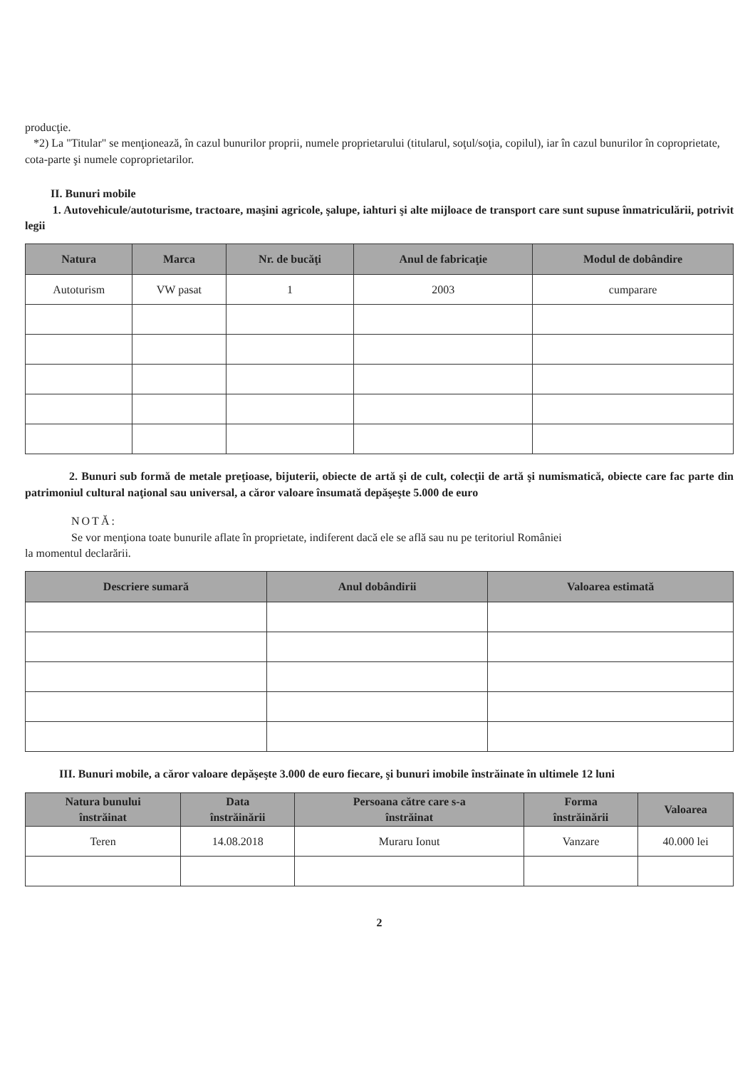producţie.
*2) La "Titular" se menţionează, în cazul bunurilor proprii, numele proprietarului (titularul, soţul/soţia, copilul), iar în cazul bunurilor în coproprietate, cota-parte şi numele coproprietarilor.
II. Bunuri mobile
1. Autovehicule/autoturisme, tractoare, maşini agricole, şalupe, iahturi şi alte mijloace de transport care sunt supuse înmatriculării, potrivit legii
| Natura | Marca | Nr. de bucăţi | Anul de fabricaţie | Modul de dobândire |
| --- | --- | --- | --- | --- |
| Autoturism | VW pasat | 1 | 2003 | cumparare |
2. Bunuri sub formă de metale preţioase, bijuterii, obiecte de artă şi de cult, colecţii de artă şi numismatică, obiecte care fac parte din patrimoniul cultural naţional sau universal, a căror valoare însumată depăşeşte 5.000 de euro
NOTĂ:
Se vor menţiona toate bunurile aflate în proprietate, indiferent dacă ele se află sau nu pe teritoriul României
la momentul declarării.
| Descriere sumară | Anul dobândirii | Valoarea estimată |
| --- | --- | --- |
III. Bunuri mobile, a căror valoare depăşeşte 3.000 de euro fiecare, şi bunuri imobile înstrăinate în ultimele 12 luni
| Natura bunului înstrăinat | Data înstrăinării | Persoana către care s-a înstrăinat | Forma înstrăinării | Valoarea |
| --- | --- | --- | --- | --- |
| Teren | 14.08.2018 | Muraru Ionut | Vanzare | 40.000 lei |
2